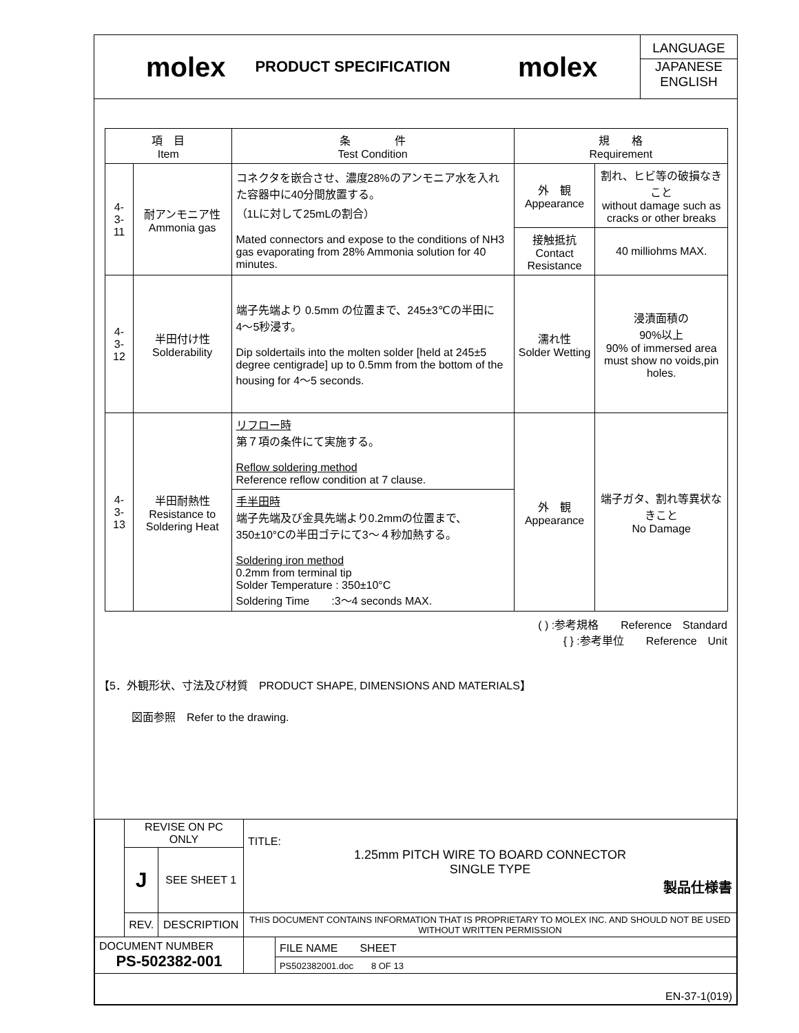molex
PRODUCT SPECIFICATION
molex
LANGUAGE
JAPANESE
ENGLISH
| 項 目 Item | | 条 件 Test Condition | 規 格 Requirement | |
| --- | --- | --- | --- | --- |
| 4-3-11 | 耐アンモニア性 Ammonia gas | コネクタを嵌合させ、濃度28%のアンモニア水を入れた容器中に40分間放置する。 （1Lに対して25mLの割合） Mated connectors and expose to the conditions of NH3 gas evaporating from 28% Ammonia solution for 40 minutes. | 外 観 Appearance | 割れ、ヒビ等の破損なきこと without damage such as cracks or other breaks |
| | | | 接触抵抗 Contact Resistance | 40 milliohms MAX. |
| 4-3-12 | 半田付け性 Solderability | 端子先端より 0.5mm の位置まで、245±3℃の半田に4〜5秒浸す。 Dip soldertails into the molten solder [held at 245±5 degree centigrade] up to 0.5mm from the bottom of the housing for 4〜5 seconds. | 濡れ性 Solder Wetting | 浸漬面積の 90%以上 90% of immersed area must show no voids,pin holes. |
| 4-3-13 | 半田耐熱性 Resistance to Soldering Heat | リフロー時 第７項の条件にて実施する。 Reflow soldering method Reference reflow condition at 7 clause. | 外 観 Appearance | 端子ガタ、割れ等異状なきこと No Damage |
| | | 手半田時 端子先端及び金具先端より0.2mmの位置まで、350±10°Cの半田ゴテにて3〜４秒加熱する。 Soldering iron method 0.2mm from terminal tip Solder Temperature : 350±10°C Soldering Time :3〜4 seconds MAX. | | |
( ) :参考規格　　Reference　Standard
{ } :参考単位　　Reference　Unit　　　
【5．外観形状、寸法及び材質　PRODUCT SHAPE, DIMENSIONS AND MATERIALS】
図面参照　Refer to the drawing.
| | REVISE ON PC ONLY | | TITLE: 1.25mm PITCH WIRE TO BOARD CONNECTOR SINGLE TYPE 製品仕様書 | |
| | J | SEE SHEET 1 | | |
| | REV. | DESCRIPTION | THIS DOCUMENT CONTAINS INFORMATION THAT IS PROPRIETARY TO MOLEX INC. AND SHOULD NOT BE USED WITHOUT WRITTEN PERMISSION | |
| DOCUMENT NUMBER PS-502382-001 | | | | FILE NAME SHEET |
| | | | | PS502382001.doc 8 OF 13 |
| EN-37-1(019) | | | | |